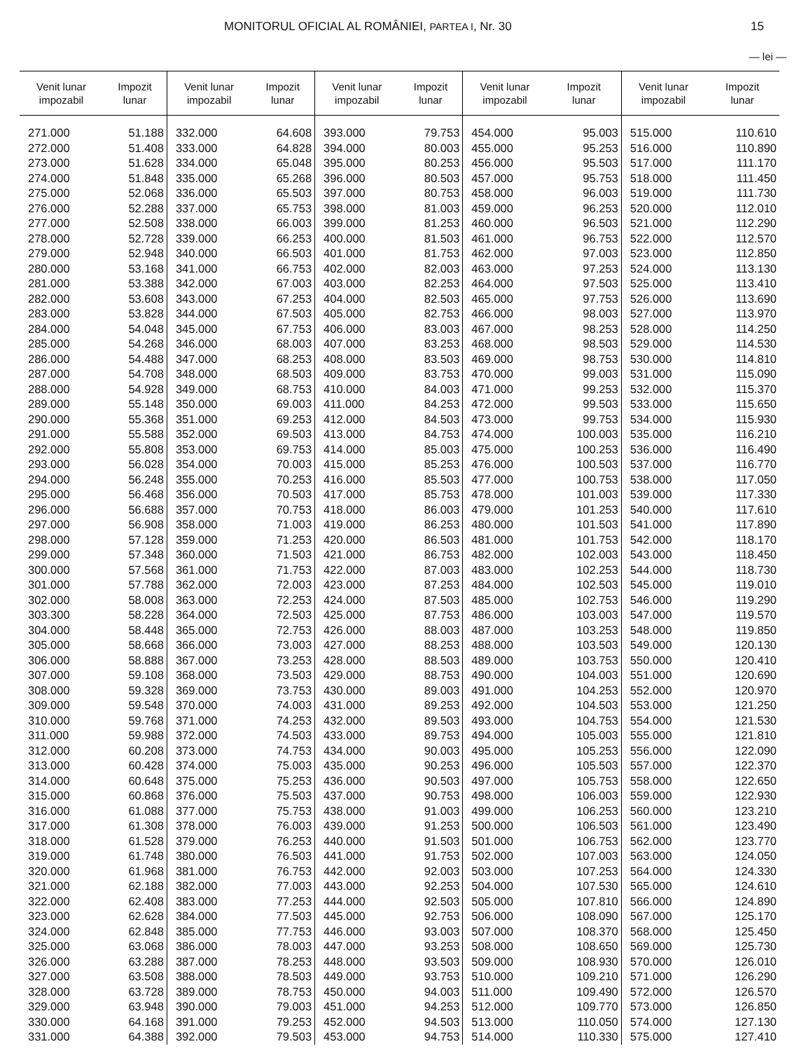MONITORUL OFICIAL AL ROMÂNIEI, PARTEA I, Nr. 30 15
— lei —
| Venit lunar impozabil | Impozit lunar | Venit lunar impozabil | Impozit lunar | Venit lunar impozabil | Impozit lunar | Venit lunar impozabil | Impozit lunar | Venit lunar impozabil | Impozit lunar |
| --- | --- | --- | --- | --- | --- | --- | --- | --- | --- |
| 271.000 | 51.188 | 332.000 | 64.608 | 393.000 | 79.753 | 454.000 | 95.003 | 515.000 | 110.610 |
| 272.000 | 51.408 | 333.000 | 64.828 | 394.000 | 80.003 | 455.000 | 95.253 | 516.000 | 110.890 |
| 273.000 | 51.628 | 334.000 | 65.048 | 395.000 | 80.253 | 456.000 | 95.503 | 517.000 | 111.170 |
| 274.000 | 51.848 | 335.000 | 65.268 | 396.000 | 80.503 | 457.000 | 95.753 | 518.000 | 111.450 |
| 275.000 | 52.068 | 336.000 | 65.503 | 397.000 | 80.753 | 458.000 | 96.003 | 519.000 | 111.730 |
| 276.000 | 52.288 | 337.000 | 65.753 | 398.000 | 81.003 | 459.000 | 96.253 | 520.000 | 112.010 |
| 277.000 | 52.508 | 338.000 | 66.003 | 399.000 | 81.253 | 460.000 | 96.503 | 521.000 | 112.290 |
| 278.000 | 52.728 | 339.000 | 66.253 | 400.000 | 81.503 | 461.000 | 96.753 | 522.000 | 112.570 |
| 279.000 | 52.948 | 340.000 | 66.503 | 401.000 | 81.753 | 462.000 | 97.003 | 523.000 | 112.850 |
| 280.000 | 53.168 | 341.000 | 66.753 | 402.000 | 82.003 | 463.000 | 97.253 | 524.000 | 113.130 |
| 281.000 | 53.388 | 342.000 | 67.003 | 403.000 | 82.253 | 464.000 | 97.503 | 525.000 | 113.410 |
| 282.000 | 53.608 | 343.000 | 67.253 | 404.000 | 82.503 | 465.000 | 97.753 | 526.000 | 113.690 |
| 283.000 | 53.828 | 344.000 | 67.503 | 405.000 | 82.753 | 466.000 | 98.003 | 527.000 | 113.970 |
| 284.000 | 54.048 | 345.000 | 67.753 | 406.000 | 83.003 | 467.000 | 98.253 | 528.000 | 114.250 |
| 285.000 | 54.268 | 346.000 | 68.003 | 407.000 | 83.253 | 468.000 | 98.503 | 529.000 | 114.530 |
| 286.000 | 54.488 | 347.000 | 68.253 | 408.000 | 83.503 | 469.000 | 98.753 | 530.000 | 114.810 |
| 287.000 | 54.708 | 348.000 | 68.503 | 409.000 | 83.753 | 470.000 | 99.003 | 531.000 | 115.090 |
| 288.000 | 54.928 | 349.000 | 68.753 | 410.000 | 84.003 | 471.000 | 99.253 | 532.000 | 115.370 |
| 289.000 | 55.148 | 350.000 | 69.003 | 411.000 | 84.253 | 472.000 | 99.503 | 533.000 | 115.650 |
| 290.000 | 55.368 | 351.000 | 69.253 | 412.000 | 84.503 | 473.000 | 99.753 | 534.000 | 115.930 |
| 291.000 | 55.588 | 352.000 | 69.503 | 413.000 | 84.753 | 474.000 | 100.003 | 535.000 | 116.210 |
| 292.000 | 55.808 | 353.000 | 69.753 | 414.000 | 85.003 | 475.000 | 100.253 | 536.000 | 116.490 |
| 293.000 | 56.028 | 354.000 | 70.003 | 415.000 | 85.253 | 476.000 | 100.503 | 537.000 | 116.770 |
| 294.000 | 56.248 | 355.000 | 70.253 | 416.000 | 85.503 | 477.000 | 100.753 | 538.000 | 117.050 |
| 295.000 | 56.468 | 356.000 | 70.503 | 417.000 | 85.753 | 478.000 | 101.003 | 539.000 | 117.330 |
| 296.000 | 56.688 | 357.000 | 70.753 | 418.000 | 86.003 | 479.000 | 101.253 | 540.000 | 117.610 |
| 297.000 | 56.908 | 358.000 | 71.003 | 419.000 | 86.253 | 480.000 | 101.503 | 541.000 | 117.890 |
| 298.000 | 57.128 | 359.000 | 71.253 | 420.000 | 86.503 | 481.000 | 101.753 | 542.000 | 118.170 |
| 299.000 | 57.348 | 360.000 | 71.503 | 421.000 | 86.753 | 482.000 | 102.003 | 543.000 | 118.450 |
| 300.000 | 57.568 | 361.000 | 71.753 | 422.000 | 87.003 | 483.000 | 102.253 | 544.000 | 118.730 |
| 301.000 | 57.788 | 362.000 | 72.003 | 423.000 | 87.253 | 484.000 | 102.503 | 545.000 | 119.010 |
| 302.000 | 58.008 | 363.000 | 72.253 | 424.000 | 87.503 | 485.000 | 102.753 | 546.000 | 119.290 |
| 303.300 | 58.228 | 364.000 | 72.503 | 425.000 | 87.753 | 486.000 | 103.003 | 547.000 | 119.570 |
| 304.000 | 58.448 | 365.000 | 72.753 | 426.000 | 88.003 | 487.000 | 103.253 | 548.000 | 119.850 |
| 305.000 | 58.668 | 366.000 | 73.003 | 427.000 | 88.253 | 488.000 | 103.503 | 549.000 | 120.130 |
| 306.000 | 58.888 | 367.000 | 73.253 | 428.000 | 88.503 | 489.000 | 103.753 | 550.000 | 120.410 |
| 307.000 | 59.108 | 368.000 | 73.503 | 429.000 | 88.753 | 490.000 | 104.003 | 551.000 | 120.690 |
| 308.000 | 59.328 | 369.000 | 73.753 | 430.000 | 89.003 | 491.000 | 104.253 | 552.000 | 120.970 |
| 309.000 | 59.548 | 370.000 | 74.003 | 431.000 | 89.253 | 492.000 | 104.503 | 553.000 | 121.250 |
| 310.000 | 59.768 | 371.000 | 74.253 | 432.000 | 89.503 | 493.000 | 104.753 | 554.000 | 121.530 |
| 311.000 | 59.988 | 372.000 | 74.503 | 433.000 | 89.753 | 494.000 | 105.003 | 555.000 | 121.810 |
| 312.000 | 60.208 | 373.000 | 74.753 | 434.000 | 90.003 | 495.000 | 105.253 | 556.000 | 122.090 |
| 313.000 | 60.428 | 374.000 | 75.003 | 435.000 | 90.253 | 496.000 | 105.503 | 557.000 | 122.370 |
| 314.000 | 60.648 | 375.000 | 75.253 | 436.000 | 90.503 | 497.000 | 105.753 | 558.000 | 122.650 |
| 315.000 | 60.868 | 376.000 | 75.503 | 437.000 | 90.753 | 498.000 | 106.003 | 559.000 | 122.930 |
| 316.000 | 61.088 | 377.000 | 75.753 | 438.000 | 91.003 | 499.000 | 106.253 | 560.000 | 123.210 |
| 317.000 | 61.308 | 378.000 | 76.003 | 439.000 | 91.253 | 500.000 | 106.503 | 561.000 | 123.490 |
| 318.000 | 61.528 | 379.000 | 76.253 | 440.000 | 91.503 | 501.000 | 106.753 | 562.000 | 123.770 |
| 319.000 | 61.748 | 380.000 | 76.503 | 441.000 | 91.753 | 502.000 | 107.003 | 563.000 | 124.050 |
| 320.000 | 61.968 | 381.000 | 76.753 | 442.000 | 92.003 | 503.000 | 107.253 | 564.000 | 124.330 |
| 321.000 | 62.188 | 382.000 | 77.003 | 443.000 | 92.253 | 504.000 | 107.530 | 565.000 | 124.610 |
| 322.000 | 62.408 | 383.000 | 77.253 | 444.000 | 92.503 | 505.000 | 107.810 | 566.000 | 124.890 |
| 323.000 | 62.628 | 384.000 | 77.503 | 445.000 | 92.753 | 506.000 | 108.090 | 567.000 | 125.170 |
| 324.000 | 62.848 | 385.000 | 77.753 | 446.000 | 93.003 | 507.000 | 108.370 | 568.000 | 125.450 |
| 325.000 | 63.068 | 386.000 | 78.003 | 447.000 | 93.253 | 508.000 | 108.650 | 569.000 | 125.730 |
| 326.000 | 63.288 | 387.000 | 78.253 | 448.000 | 93.503 | 509.000 | 108.930 | 570.000 | 126.010 |
| 327.000 | 63.508 | 388.000 | 78.503 | 449.000 | 93.753 | 510.000 | 109.210 | 571.000 | 126.290 |
| 328.000 | 63.728 | 389.000 | 78.753 | 450.000 | 94.003 | 511.000 | 109.490 | 572.000 | 126.570 |
| 329.000 | 63.948 | 390.000 | 79.003 | 451.000 | 94.253 | 512.000 | 109.770 | 573.000 | 126.850 |
| 330.000 | 64.168 | 391.000 | 79.253 | 452.000 | 94.503 | 513.000 | 110.050 | 574.000 | 127.130 |
| 331.000 | 64.388 | 392.000 | 79.503 | 453.000 | 94.753 | 514.000 | 110.330 | 575.000 | 127.410 |